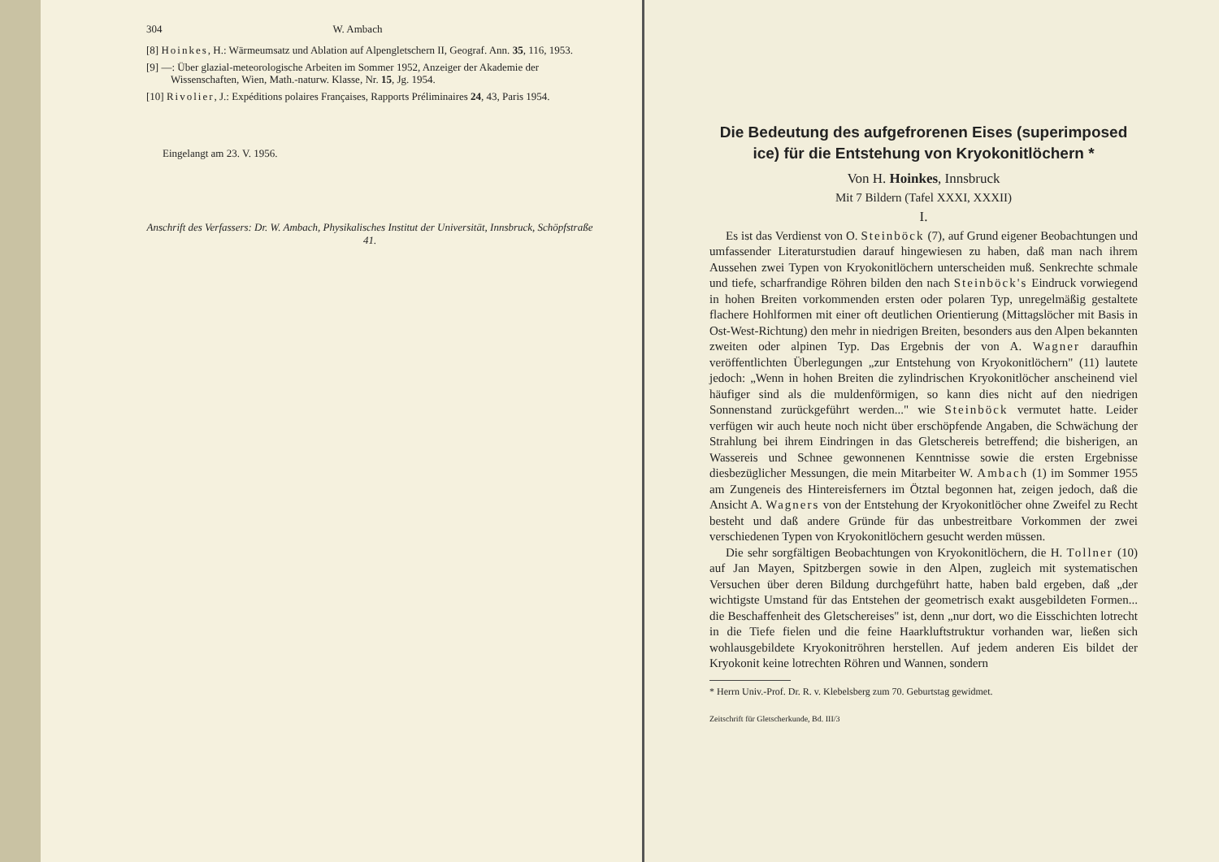304 W. Ambach
[8] Hoinkes, H.: Wärmeumsatz und Ablation auf Alpengletschern II, Geograf. Ann. 35, 116, 1953.
[9] —: Über glazial-meteorologische Arbeiten im Sommer 1952, Anzeiger der Akademie der Wissenschaften, Wien, Math.-naturw. Klasse, Nr. 15, Jg. 1954.
[10] Rivolier, J.: Expéditions polaires Françaises, Rapports Préliminaires 24, 43, Paris 1954.
Eingelangt am 23. V. 1956.
Anschrift des Verfassers: Dr. W. Ambach, Physikalisches Institut der Universität, Innsbruck, Schöpfstraße 41.
Die Bedeutung des aufgefrorenen Eises (superimposed ice) für die Entstehung von Kryokonitlöchern *
Von H. Hoinkes, Innsbruck
Mit 7 Bildern (Tafel XXXI, XXXII)
I.
Es ist das Verdienst von O. Steinböck (7), auf Grund eigener Beobachtungen und umfassender Literaturstudien darauf hingewiesen zu haben, daß man nach ihrem Aussehen zwei Typen von Kryokonitlöchern unterscheiden muß. Senkrechte schmale und tiefe, scharfrandige Röhren bilden den nach Steinböck's Eindruck vorwiegend in hohen Breiten vorkommenden ersten oder polaren Typ, unregelmäßig gestaltete flachere Hohlformen mit einer oft deutlichen Orientierung (Mittagslöcher mit Basis in Ost-West-Richtung) den mehr in niedrigen Breiten, besonders aus den Alpen bekannten zweiten oder alpinen Typ. Das Ergebnis der von A. Wagner daraufhin veröffentlichten Überlegungen „zur Entstehung von Kryokonitlöchern" (11) lautete jedoch: „Wenn in hohen Breiten die zylindrischen Kryokonitlöcher anscheinend viel häufiger sind als die muldenförmigen, so kann dies nicht auf den niedrigen Sonnenstand zurückgeführt werden..." wie Steinböck vermutet hatte. Leider verfügen wir auch heute noch nicht über erschöpfende Angaben, die Schwächung der Strahlung bei ihrem Eindringen in das Gletschereis betreffend; die bisherigen, an Wassereis und Schnee gewonnenen Kenntnisse sowie die ersten Ergebnisse diesbezüglicher Messungen, die mein Mitarbeiter W. Ambach (1) im Sommer 1955 am Zungeneis des Hintereisferners im Ötztal begonnen hat, zeigen jedoch, daß die Ansicht A. Wagners von der Entstehung der Kryokonitlöcher ohne Zweifel zu Recht besteht und daß andere Gründe für das unbestreitbare Vorkommen der zwei verschiedenen Typen von Kryokonitlöchern gesucht werden müssen.
Die sehr sorgfältigen Beobachtungen von Kryokonitlöchern, die H. Tollner (10) auf Jan Mayen, Spitzbergen sowie in den Alpen, zugleich mit systematischen Versuchen über deren Bildung durchgeführt hatte, haben bald ergeben, daß „der wichtigste Umstand für das Entstehen der geometrisch exakt ausgebildeten Formen... die Beschaffenheit des Gletschereises" ist, denn „nur dort, wo die Eisschichten lotrecht in die Tiefe fielen und die feine Haarkluftstruktur vorhanden war, ließen sich wohlausgebildete Kryokonitröhren herstellen. Auf jedem anderen Eis bildet der Kryokonit keine lotrechten Röhren und Wannen, sondern
* Herrn Univ.-Prof. Dr. R. v. Klebelsberg zum 70. Geburtstag gewidmet.
Zeitschrift für Gletscherkunde, Bd. III/3